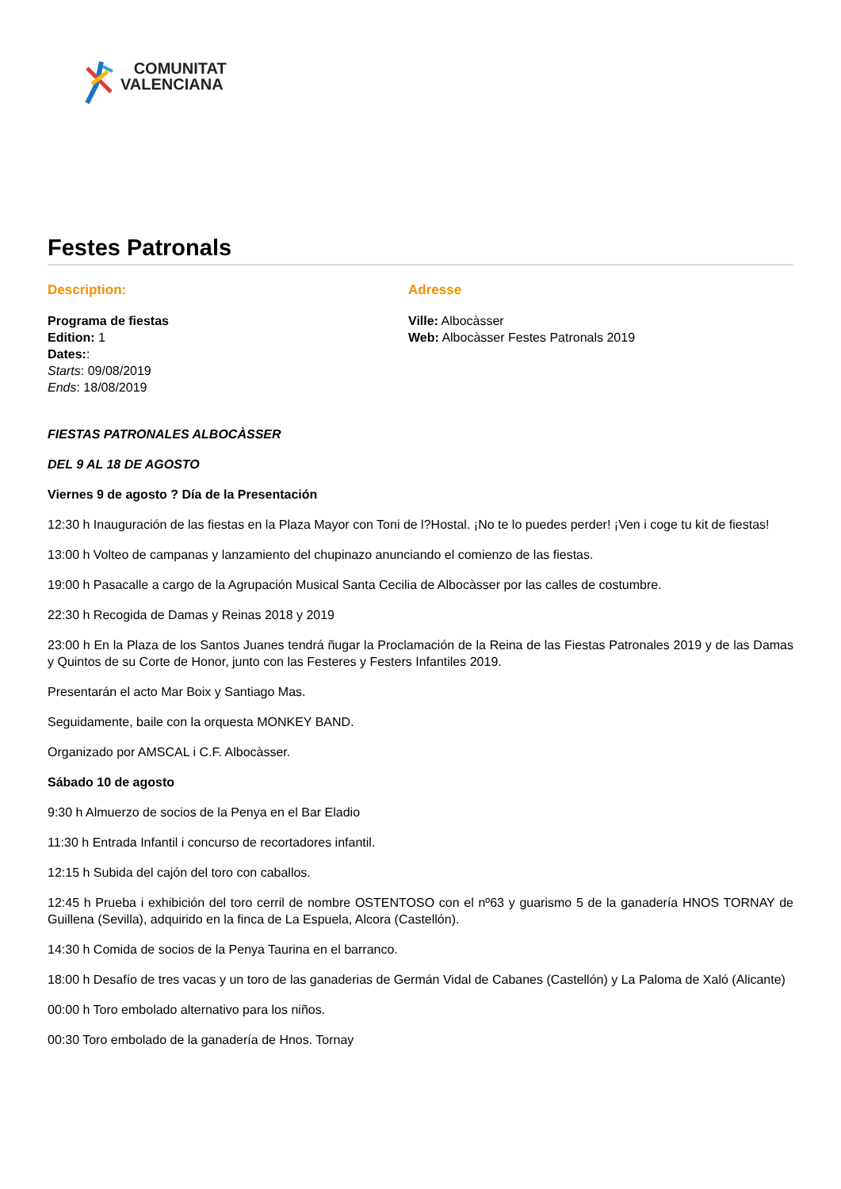COMUNITAT
VALENCIANA
Festes Patronals
Description:
Programa de fiestas
Edition: 1
Dates::
Starts: 09/08/2019
Ends: 18/08/2019
Adresse
Ville: Albocàsser
Web: Albocàsser Festes Patronals 2019
FIESTAS PATRONALES ALBOCÀSSER
DEL 9 AL 18 DE AGOSTO
Viernes 9 de agosto ? Día de la Presentación
12:30 h Inauguración de las fiestas en la Plaza Mayor con Toni de l?Hostal. ¡No te lo puedes perder! ¡Ven i coge tu kit de fiestas!
13:00 h Volteo de campanas y lanzamiento del chupinazo anunciando el comienzo de las fiestas.
19:00 h Pasacalle a cargo de la Agrupación Musical Santa Cecilia de Albocàsser por las calles de costumbre.
22:30 h Recogida de Damas y Reinas 2018 y 2019
23:00 h En la Plaza de los Santos Juanes tendrá ñugar la Proclamación de la Reina de las Fiestas Patronales 2019 y de las Damas y Quintos de su Corte de Honor, junto con las Festeres y Festers Infantiles 2019.
Presentarán el acto Mar Boix y Santiago Mas.
Seguidamente, baile con la orquesta MONKEY BAND.
Organizado por AMSCAL i C.F. Albocàsser.
Sábado 10 de agosto
9:30 h Almuerzo de socios de la Penya en el Bar Eladio
11:30 h Entrada Infantil i concurso de recortadores infantil.
12:15 h Subida del cajón del toro con caballos.
12:45 h Prueba i exhibición del toro cerril de nombre OSTENTOSO con el nº63 y guarismo 5 de la ganadería HNOS TORNAY de Guillena (Sevilla), adquirido en la finca de La Espuela, Alcora (Castellón).
14:30 h Comida de socios de la Penya Taurina en el barranco.
18:00 h Desafío de tres vacas y un toro de las ganaderias de Germán Vidal de Cabanes (Castellón) y La Paloma de Xaló (Alicante)
00:00 h Toro embolado alternativo para los niños.
00:30 Toro embolado de la ganadería de Hnos. Tornay